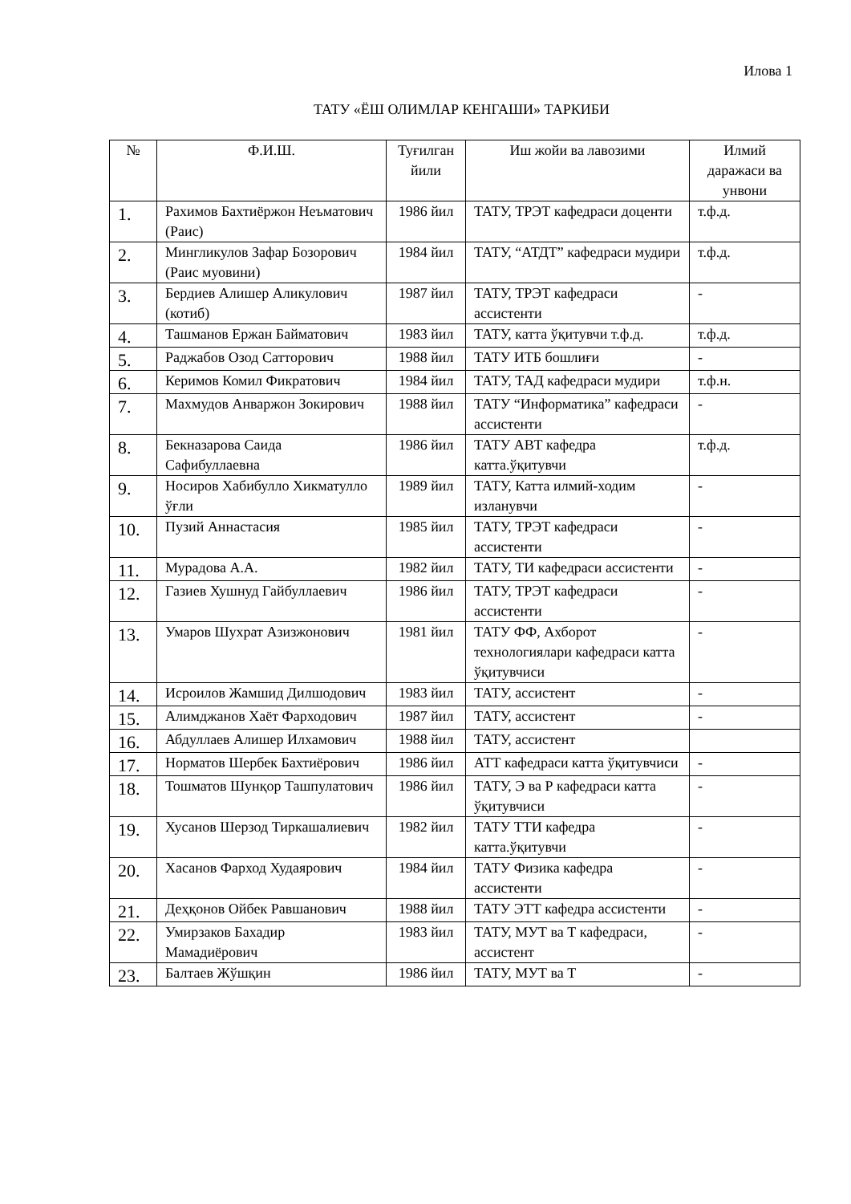Илова 1
ТАТУ «ЁШ ОЛИМЛАР КЕНГАШИ» ТАРКИБИ
| № | Ф.И.Ш. | Туғилган йили | Иш жойи ва лавозими | Илмий даражаси ва унвони |
| --- | --- | --- | --- | --- |
| 1. | Рахимов Бахтиёржон Неъматович (Раис) | 1986 йил | ТАТУ, ТРЭТ кафедраси доценти | т.ф.д. |
| 2. | Мингликулов Зафар Бозорович (Раис муовини) | 1984 йил | ТАТУ, “АТДТ” кафедраси мудири | т.ф.д. |
| 3. | Бердиев Алишер Аликулович (котиб) | 1987 йил | ТАТУ, ТРЭТ кафедраси ассистенти | - |
| 4. | Ташманов Ержан Байматович | 1983 йил | ТАТУ, катта ўқитувчи т.ф.д. | т.ф.д. |
| 5. | Раджабов Озод Сатторович | 1988 йил | ТАТУ ИТБ бошлиғи | - |
| 6. | Керимов Комил Фикратович | 1984 йил | ТАТУ, ТАД кафедраси мудири | т.ф.н. |
| 7. | Махмудов Анваржон Зокирович | 1988 йил | ТАТУ “Информатика” кафедраси ассистенти | - |
| 8. | Бекназарова Саида Сафибуллаевна | 1986 йил | ТАТУ АВТ кафедра катта.ўқитувчи | т.ф.д. |
| 9. | Носиров Хабибулло Хикматулло ўғли | 1989 йил | ТАТУ, Катта илмий-ходим изланувчи | - |
| 10. | Пузий Аннастасия | 1985 йил | ТАТУ, ТРЭТ кафедраси ассистенти | - |
| 11. | Мурадова А.А. | 1982 йил | ТАТУ, ТИ кафедраси ассистенти | - |
| 12. | Газиев Хушнуд Гайбуллаевич | 1986 йил | ТАТУ, ТРЭТ кафедраси ассистенти | - |
| 13. | Умаров Шухрат Азизжонович | 1981 йил | ТАТУ ФФ, Ахборот технологиялари кафедраси катта ўқитувчиси | - |
| 14. | Исроилов Жамшид Дилшодович | 1983 йил | ТАТУ, ассистент | - |
| 15. | Алимджанов Хаёт Фарходович | 1987 йил | ТАТУ, ассистент | - |
| 16. | Абдуллаев Алишер Илхамович | 1988 йил | ТАТУ, ассистент | |
| 17. | Норматов Шербек Бахтиёрович | 1986 йил | АТТ кафедраси катта ўқитувчиси | - |
| 18. | Тошматов Шунқор Ташпулатович | 1986 йил | ТАТУ, Э ва Р кафедраси катта ўқитувчиси | - |
| 19. | Хусанов Шерзод Тиркашалиевич | 1982 йил | ТАТУ ТТИ кафедра катта.ўқитувчи | - |
| 20. | Хасанов Фарход Худаярович | 1984 йил | ТАТУ Физика кафедра ассистенти | - |
| 21. | Деҳқонов Ойбек Равшанович | 1988 йил | ТАТУ ЭТТ кафедра ассистенти | - |
| 22. | Умирзаков Бахадир Мамадиёрович | 1983 йил | ТАТУ, МУТ ва Т кафедраси, ассистент | - |
| 23. | Балтаев Жўшқин | 1986 йил | ТАТУ, МУТ ва Т | - |